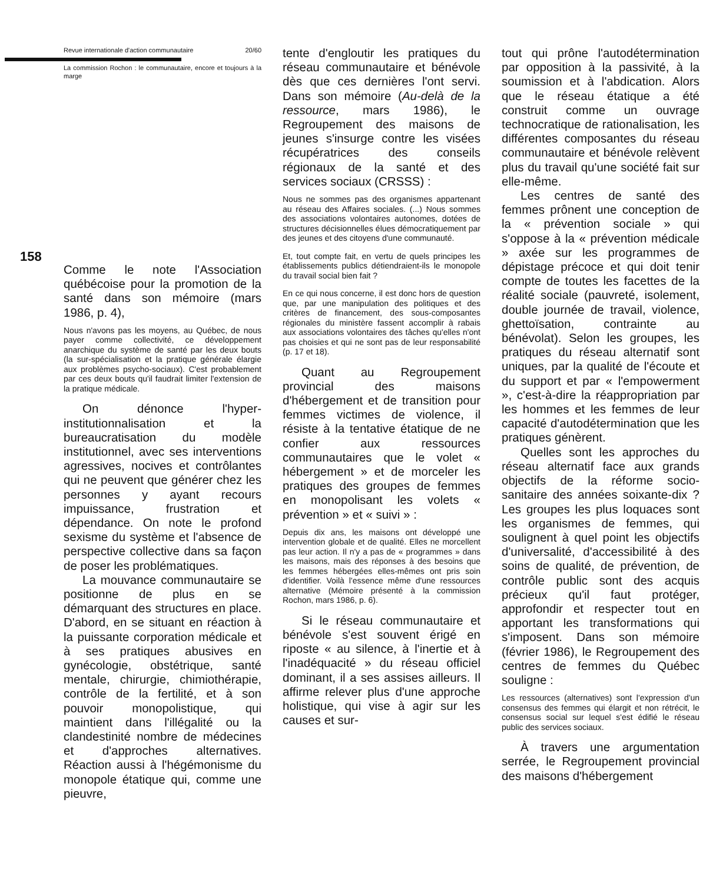158
Revue internationale d'action communautaire 20/60
La commission Rochon : le communautaire, encore et toujours à la marge
Comme le note l'Association québécoise pour la promotion de la santé dans son mémoire (mars 1986, p. 4),
Nous n'avons pas les moyens, au Québec, de nous payer comme collectivité, ce développement anarchique du système de santé par les deux bouts (la sur-spécialisation et la pratique générale élargie aux problèmes psycho-sociaux). C'est probablement par ces deux bouts qu'il faudrait limiter l'extension de la pratique médicale.
On dénonce l'hyper-institutionnalisation et la bureaucratisation du modèle institutionnel, avec ses interventions agressives, nocives et contrôlantes qui ne peuvent que générer chez les personnes y ayant recours impuissance, frustration et dépendance. On note le profond sexisme du système et l'absence de perspective collective dans sa façon de poser les problématiques.
La mouvance communautaire se positionne de plus en se démarquant des structures en place. D'abord, en se situant en réaction à la puissante corporation médicale et à ses pratiques abusives en gynécologie, obstétrique, santé mentale, chirurgie, chimiothérapie, contrôle de la fertilité, et à son pouvoir monopolistique, qui maintient dans l'illégalité ou la clandestinité nombre de médecines et d'approches alternatives. Réaction aussi à l'hégémonisme du monopole étatique qui, comme une pieuvre,
tente d'engloutir les pratiques du réseau communautaire et bénévole dès que ces dernières l'ont servi. Dans son mémoire (Au-delà de la ressource, mars 1986), le Regroupement des maisons de jeunes s'insurge contre les visées récupératrices des conseils régionaux de la santé et des services sociaux (CRSSS) :
Nous ne sommes pas des organismes appartenant au réseau des Affaires sociales. (...) Nous sommes des associations volontaires autonomes, dotées de structures décisionnelles élues démocratiquement par des jeunes et des citoyens d'une communauté.
Et, tout compte fait, en vertu de quels principes les établissements publics détiendraient-ils le monopole du travail social bien fait ?
En ce qui nous concerne, il est donc hors de question que, par une manipulation des politiques et des critères de financement, des sous-composantes régionales du ministère fassent accomplir à rabais aux associations volontaires des tâches qu'elles n'ont pas choisies et qui ne sont pas de leur responsabilité (p. 17 et 18).
Quant au Regroupement provincial des maisons d'hébergement et de transition pour femmes victimes de violence, il résiste à la tentative étatique de ne confier aux ressources communautaires que le volet « hébergement » et de morceler les pratiques des groupes de femmes en monopolisant les volets « prévention » et « suivi » :
Depuis dix ans, les maisons ont développé une intervention globale et de qualité. Elles ne morcellent pas leur action. Il n'y a pas de « programmes » dans les maisons, mais des réponses à des besoins que les femmes hébergées elles-mêmes ont pris soin d'identifier. Voilà l'essence même d'une ressources alternative (Mémoire présenté à la commission Rochon, mars 1986, p. 6).
Si le réseau communautaire et bénévole s'est souvent érigé en riposte « au silence, à l'inertie et à l'inadéquacité » du réseau officiel dominant, il a ses assises ailleurs. Il affirme relever plus d'une approche holistique, qui vise à agir sur les causes et sur-
tout qui prône l'autodétermination par opposition à la passivité, à la soumission et à l'abdication. Alors que le réseau étatique a été construit comme un ouvrage technocratique de rationalisation, les différentes composantes du réseau communautaire et bénévole relèvent plus du travail qu'une société fait sur elle-même.
Les centres de santé des femmes prônent une conception de la « prévention sociale » qui s'oppose à la « prévention médicale » axée sur les programmes de dépistage précoce et qui doit tenir compte de toutes les facettes de la réalité sociale (pauvreté, isolement, double journée de travail, violence, ghettoïsation, contrainte au bénévolat). Selon les groupes, les pratiques du réseau alternatif sont uniques, par la qualité de l'écoute et du support et par « l'empowerment », c'est-à-dire la réappropriation par les hommes et les femmes de leur capacité d'autodétermination que les pratiques génèrent.
Quelles sont les approches du réseau alternatif face aux grands objectifs de la réforme socio-sanitaire des années soixante-dix ? Les groupes les plus loquaces sont les organismes de femmes, qui soulignent à quel point les objectifs d'universalité, d'accessibilité à des soins de qualité, de prévention, de contrôle public sont des acquis précieux qu'il faut protéger, approfondir et respecter tout en apportant les transformations qui s'imposent. Dans son mémoire (février 1986), le Regroupement des centres de femmes du Québec souligne :
Les ressources (alternatives) sont l'expression d'un consensus des femmes qui élargit et non rétrécit, le consensus social sur lequel s'est édifié le réseau public des services sociaux.
À travers une argumentation serrée, le Regroupement provincial des maisons d'hébergement